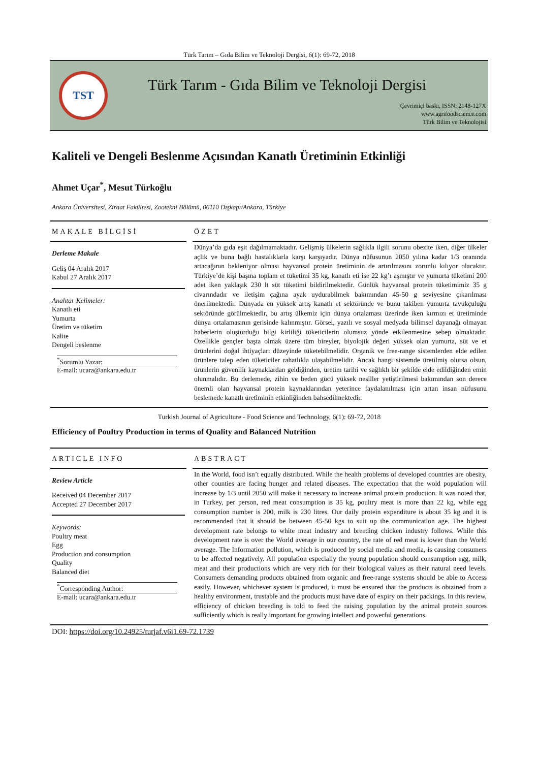Türk Tarım – Gıda Bilim ve Teknoloji Dergisi, 6(1): 69-72, 2018
TST
Türk Tarım - Gıda Bilim ve Teknoloji Dergisi
Çevrimiçi baskı, ISSN: 2148-127X
www.agrifoodscience.com
Türk Bilim ve Teknolojisi
Kaliteli ve Dengeli Beslenme Açısından Kanatlı Üretiminin Etkinliği
Ahmet Uçar<sup>*</sup>, Mesut Türkoğlu
Ankara Üniversitesi, Ziraat Fakültesi, Zootekni Bölümü, 06110 Dışkapı/Ankara, Türkiye
MAKALE BİLGİSİ
Derleme Makale
Geliş 04 Aralık 2017
Kabul 27 Aralık 2017
Anahtar Kelimeler:
Kanatlı eti
Yumurta
Üretim ve tüketim
Kalite
Dengeli beslenme
<sup>*</sup> Sorumlu Yazar:
E-mail: ucara@ankara.edu.tr
ÖZET
Dünya’da gıda eşit dağılmamaktadır. Gelişmiş ülkelerin sağlıkla ilgili sorunu obezite iken, diğer ülkeler açlık ve buna bağlı hastalıklarla karşı karşıyadır. Dünya nüfusunun 2050 yılına kadar 1/3 oranında artacağının bekleniyor olması hayvansal protein üretiminin de artırılmasını zorunlu kılıyor olacaktır. Türkiye’de kişi başına toplam et tüketimi 35 kg, kanatlı eti ise 22 kg’ı aşmıştır ve yumurta tüketimi 200 adet iken yaklaşık 230 lt süt tüketimi bildirilmektedir. Günlük hayvansal protein tüketimimiz 35 g civarındadır ve iletişim çağına ayak uydurabilmek bakımından 45-50 g seviyesine çıkarılması önerilmektedir. Dünyada en yüksek artış kanatlı et sektöründe ve bunu takiben yumurta tavukçuluğu sektöründe görülmektedir, bu artış ülkemiz için dünya ortalaması üzerinde iken kırmızı et üretiminde dünya ortalamasının gerisinde kalınmıştır. Görsel, yazılı ve sosyal medyada bilimsel dayanağı olmayan haberlerin oluşturduğu bilgi kirliliği tüketicilerin olumsuz yönde etkilenmesine sebep olmaktadır. Özellikle gençler başta olmak üzere tüm bireyler, biyolojik değeri yüksek olan yumurta, süt ve et ürünlerini doğal ihtiyaçları düzeyinde tüketebilmelidir. Organik ve free-range sistemlerden elde edilen ürünlere talep eden tüketiciler rahatlıkla ulaşabilmelidir. Ancak hangi sistemde üretilmiş olursa olsun, ürünlerin güvenilir kaynaklardan geldiğinden, üretim tarihi ve sağlıklı bir şekilde elde edildiğinden emin olunmalıdır. Bu derlemede, zihin ve beden gücü yüksek nesiller yetiştirilmesi bakımından son derece önemli olan hayvansal protein kaynaklarından yeterince faydalanılması için artan insan nüfusunu beslemede kanatlı üretiminin etkinliğinden bahsedilmektedir.
Turkish Journal of Agriculture - Food Science and Technology, 6(1): 69-72, 2018
Efficiency of Poultry Production in terms of Quality and Balanced Nutrition
ARTICLE INFO
Review Article
Received 04 December 2017
Accepted 27 December 2017
Keywords:
Poultry meat
Egg
Production and consumption
Quality
Balanced diet
<sup>*</sup> Corresponding Author:
E-mail: ucara@ankara.edu.tr
ABSTRACT
In the World, food isn’t equally distributed. While the health problems of developed countries are obesity, other counties are facing hunger and related diseases. The expectation that the wold population will increase by 1/3 until 2050 will make it necessary to increase animal protein production. It was noted that, in Turkey, per person, red meat consumption is 35 kg, poultry meat is more than 22 kg, while egg consumption number is 200, milk is 230 litres. Our daily protein expenditure is about 35 kg and it is recommended that it should be between 45-50 kgs to suit up the communication age. The highest development rate belongs to white meat industry and breeding chicken industry follows. While this development rate is over the World average in our country, the rate of red meat is lower than the World average. The Information pollution, which is produced by social media and media, is causing consumers to be affected negatively. All population especially the young population should consumption egg, milk, meat and their productions which are very rich for their biological values as their natural need levels. Consumers demanding products obtained from organic and free-range systems should be able to Access easily. However, whichever system is produced, it must be ensured that the products is obtained from a healthy environment, trustable and the products must have date of expiry on their packings. In this review, efficiency of chicken breeding is told to feed the raising population by the animal protein sources sufficiently which is really important for growing intellect and powerful generations.
DOI: https://doi.org/10.24925/turjaf.v6i1.69-72.1739